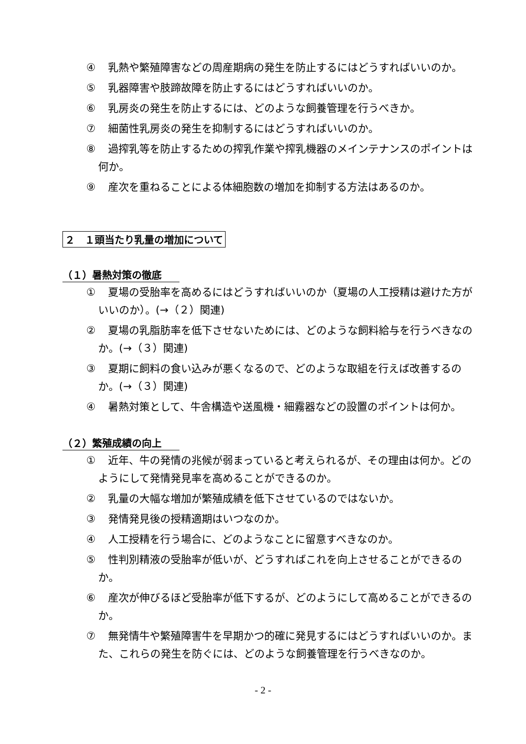④ 乳熱や繁殖障害などの周産期病の発生を防止するにはどうすればいいのか。
⑤ 乳器障害や肢蹄故障を防止するにはどうすればいいのか。
⑥ 乳房炎の発生を防止するには、どのような飼養管理を行うべきか。
⑦ 細菌性乳房炎の発生を抑制するにはどうすればいいのか。
⑧ 過搾乳等を防止するための搾乳作業や搾乳機器のメインテナンスのポイントは何か。
⑨ 産次を重ねることによる体細胞数の増加を抑制する方法はあるのか。
２　１頭当たり乳量の増加について
（１）暑熱対策の徹底
① 夏場の受胎率を高めるにはどうすればいいのか（夏場の人工授精は避けた方がいいのか）。(→（２）関連)
② 夏場の乳脂肪率を低下させないためには、どのような飼料給与を行うべきなのか。(→（３）関連)
③ 夏期に飼料の食い込みが悪くなるので、どのような取組を行えば改善するのか。(→（３）関連)
④ 暑熱対策として、牛舎構造や送風機・細霧器などの設置のポイントは何か。
（２）繁殖成績の向上
① 近年、牛の発情の兆候が弱まっていると考えられるが、その理由は何か。どのようにして発情発見率を高めることができるのか。
② 乳量の大幅な増加が繁殖成績を低下させているのではないか。
③ 発情発見後の授精適期はいつなのか。
④ 人工授精を行う場合に、どのようなことに留意すべきなのか。
⑤ 性判別精液の受胎率が低いが、どうすればこれを向上させることができるのか。
⑥ 産次が伸びるほど受胎率が低下するが、どのようにして高めることができるのか。
⑦ 無発情牛や繁殖障害牛を早期かつ的確に発見するにはどうすればいいのか。また、これらの発生を防ぐには、どのような飼養管理を行うべきなのか。
- 2 -